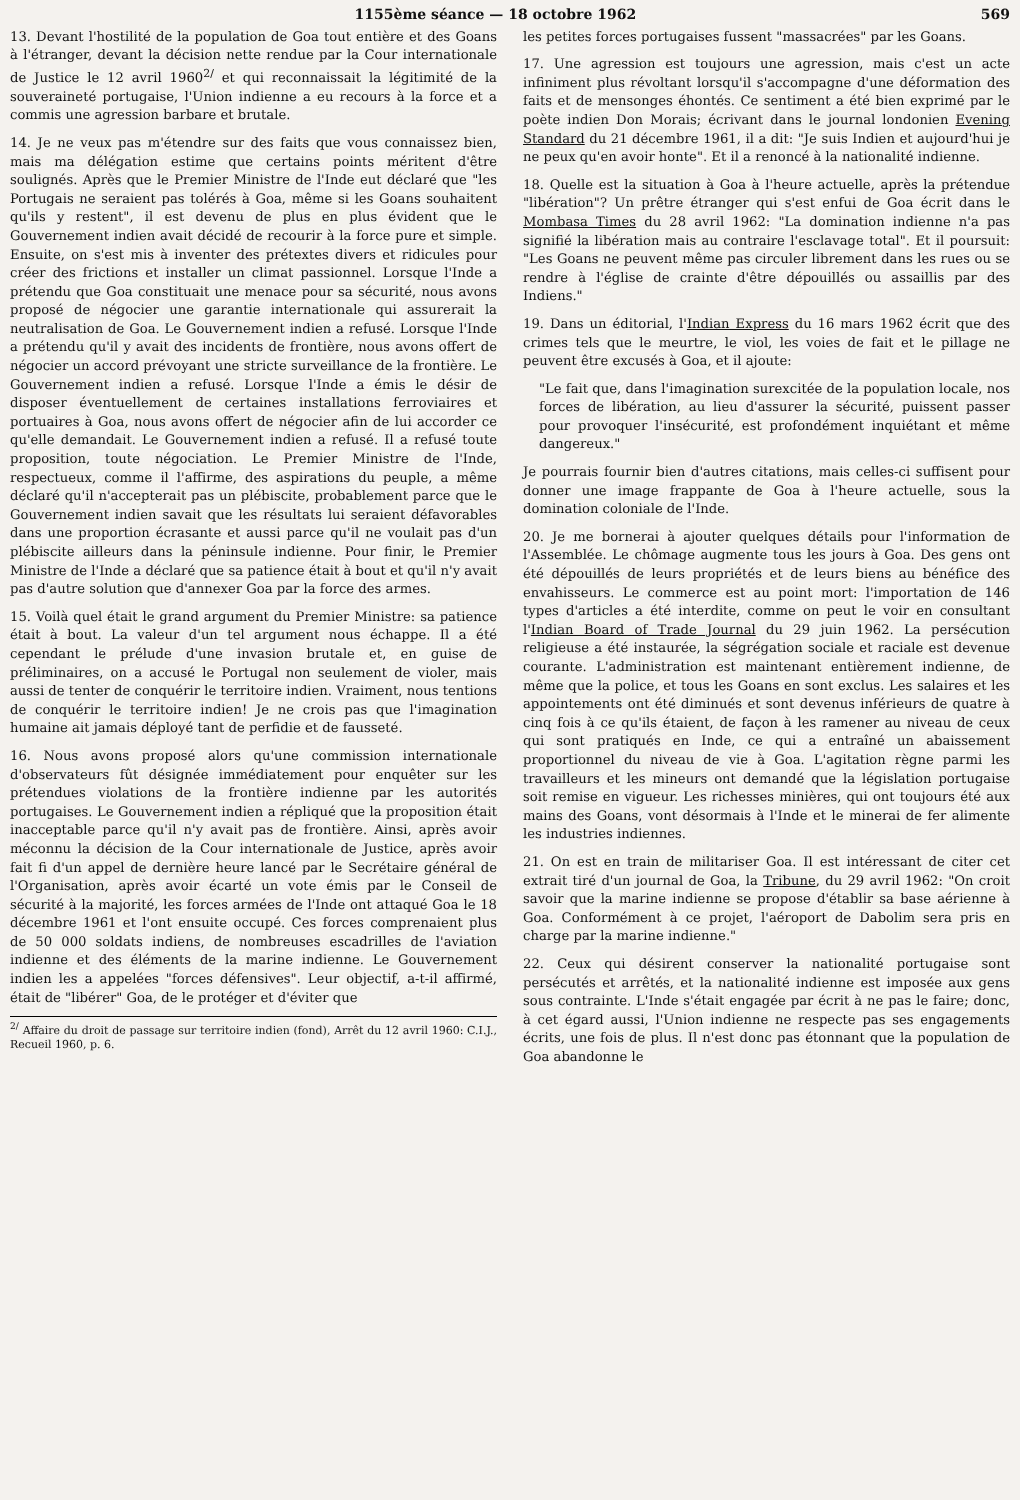1155ème séance — 18 octobre 1962 569
13. Devant l'hostilité de la population de Goa tout entière et des Goans à l'étranger, devant la décision nette rendue par la Cour internationale de Justice le 12 avril 1960<sup>2/</sup> et qui reconnaissait la légitimité de la souveraineté portugaise, l'Union indienne a eu recours à la force et a commis une agression barbare et brutale.
14. Je ne veux pas m'étendre sur des faits que vous connaissez bien, mais ma délégation estime que certains points méritent d'être soulignés. Après que le Premier Ministre de l'Inde eut déclaré que "les Portugais ne seraient pas tolérés à Goa, même si les Goans souhaitent qu'ils y restent", il est devenu de plus en plus évident que le Gouvernement indien avait décidé de recourir à la force pure et simple. Ensuite, on s'est mis à inventer des prétextes divers et ridicules pour créer des frictions et installer un climat passionnel. Lorsque l'Inde a prétendu que Goa constituait une menace pour sa sécurité, nous avons proposé de négocier une garantie internationale qui assurerait la neutralisation de Goa. Le Gouvernement indien a refusé. Lorsque l'Inde a prétendu qu'il y avait des incidents de frontière, nous avons offert de négocier un accord prévoyant une stricte surveillance de la frontière. Le Gouvernement indien a refusé. Lorsque l'Inde a émis le désir de disposer éventuellement de certaines installations ferroviaires et portuaires à Goa, nous avons offert de négocier afin de lui accorder ce qu'elle demandait. Le Gouvernement indien a refusé. Il a refusé toute proposition, toute négociation. Le Premier Ministre de l'Inde, respectueux, comme il l'affirme, des aspirations du peuple, a même déclaré qu'il n'accepterait pas un plébiscite, probablement parce que le Gouvernement indien savait que les résultats lui seraient défavorables dans une proportion écrasante et aussi parce qu'il ne voulait pas d'un plébiscite ailleurs dans la péninsule indienne. Pour finir, le Premier Ministre de l'Inde a déclaré que sa patience était à bout et qu'il n'y avait pas d'autre solution que d'annexer Goa par la force des armes.
15. Voilà quel était le grand argument du Premier Ministre: sa patience était à bout. La valeur d'un tel argument nous échappe. Il a été cependant le prélude d'une invasion brutale et, en guise de préliminaires, on a accusé le Portugal non seulement de violer, mais aussi de tenter de conquérir le territoire indien. Vraiment, nous tentions de conquérir le territoire indien! Je ne crois pas que l'imagination humaine ait jamais déployé tant de perfidie et de fausseté.
16. Nous avons proposé alors qu'une commission internationale d'observateurs fût désignée immédiatement pour enquêter sur les prétendues violations de la frontière indienne par les autorités portugaises. Le Gouvernement indien a répliqué que la proposition était inacceptable parce qu'il n'y avait pas de frontière. Ainsi, après avoir méconnu la décision de la Cour internationale de Justice, après avoir fait fi d'un appel de dernière heure lancé par le Secrétaire général de l'Organisation, après avoir écarté un vote émis par le Conseil de sécurité à la majorité, les forces armées de l'Inde ont attaqué Goa le 18 décembre 1961 et l'ont ensuite occupé. Ces forces comprenaient plus de 50 000 soldats indiens, de nombreuses escadrilles de l'aviation indienne et des éléments de la marine indienne. Le Gouvernement indien les a appelées "forces défensives". Leur objectif, a-t-il affirmé, était de "libérer" Goa, de le protéger et d'éviter que
<sup>2/</sup> Affaire du droit de passage sur territoire indien (fond), Arrêt du 12 avril 1960: C.I.J., Recueil 1960, p. 6.
les petites forces portugaises fussent "massacrées" par les Goans.
17. Une agression est toujours une agression, mais c'est un acte infiniment plus révoltant lorsqu'il s'accompagne d'une déformation des faits et de mensonges éhontés. Ce sentiment a été bien exprimé par le poète indien Don Morais; écrivant dans le journal londonien Evening Standard du 21 décembre 1961, il a dit: "Je suis Indien et aujourd'hui je ne peux qu'en avoir honte". Et il a renoncé à la nationalité indienne.
18. Quelle est la situation à Goa à l'heure actuelle, après la prétendue "libération"? Un prêtre étranger qui s'est enfui de Goa écrit dans le Mombasa Times du 28 avril 1962: "La domination indienne n'a pas signifié la libération mais au contraire l'esclavage total". Et il poursuit: "Les Goans ne peuvent même pas circuler librement dans les rues ou se rendre à l'église de crainte d'être dépouillés ou assaillis par des Indiens."
19. Dans un éditorial, l'Indian Express du 16 mars 1962 écrit que des crimes tels que le meurtre, le viol, les voies de fait et le pillage ne peuvent être excusés à Goa, et il ajoute:
"Le fait que, dans l'imagination surexcitée de la population locale, nos forces de libération, au lieu d'assurer la sécurité, puissent passer pour provoquer l'insécurité, est profondément inquiétant et même dangereux."
Je pourrais fournir bien d'autres citations, mais celles-ci suffisent pour donner une image frappante de Goa à l'heure actuelle, sous la domination coloniale de l'Inde.
20. Je me bornerai à ajouter quelques détails pour l'information de l'Assemblée. Le chômage augmente tous les jours à Goa. Des gens ont été dépouillés de leurs propriétés et de leurs biens au bénéfice des envahisseurs. Le commerce est au point mort: l'importation de 146 types d'articles a été interdite, comme on peut le voir en consultant l'Indian Board of Trade Journal du 29 juin 1962. La persécution religieuse a été instaurée, la ségrégation sociale et raciale est devenue courante. L'administration est maintenant entièrement indienne, de même que la police, et tous les Goans en sont exclus. Les salaires et les appointements ont été diminués et sont devenus inférieurs de quatre à cinq fois à ce qu'ils étaient, de façon à les ramener au niveau de ceux qui sont pratiqués en Inde, ce qui a entraîné un abaissement proportionnel du niveau de vie à Goa. L'agitation règne parmi les travailleurs et les mineurs ont demandé que la législation portugaise soit remise en vigueur. Les richesses minières, qui ont toujours été aux mains des Goans, vont désormais à l'Inde et le minerai de fer alimente les industries indiennes.
21. On est en train de militariser Goa. Il est intéressant de citer cet extrait tiré d'un journal de Goa, la Tribune, du 29 avril 1962: "On croit savoir que la marine indienne se propose d'établir sa base aérienne à Goa. Conformément à ce projet, l'aéroport de Dabolim sera pris en charge par la marine indienne."
22. Ceux qui désirent conserver la nationalité portugaise sont persécutés et arrêtés, et la nationalité indienne est imposée aux gens sous contrainte. L'Inde s'était engagée par écrit à ne pas le faire; donc, à cet égard aussi, l'Union indienne ne respecte pas ses engagements écrits, une fois de plus. Il n'est donc pas étonnant que la population de Goa abandonne le